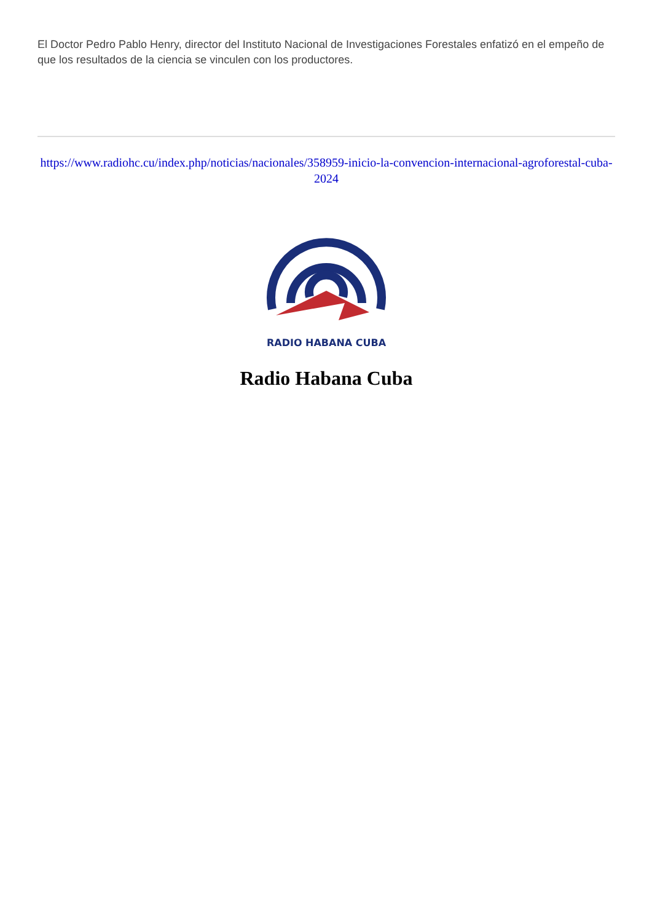El Doctor Pedro Pablo Henry, director del Instituto Nacional de Investigaciones Forestales enfatizó en el empeño de que los resultados de la ciencia se vinculen con los productores.
https://www.radiohc.cu/index.php/noticias/nacionales/358959-inicio-la-convencion-internacional-agroforestal-cuba-2024
RADIO HABANA CUBA
Radio Habana Cuba